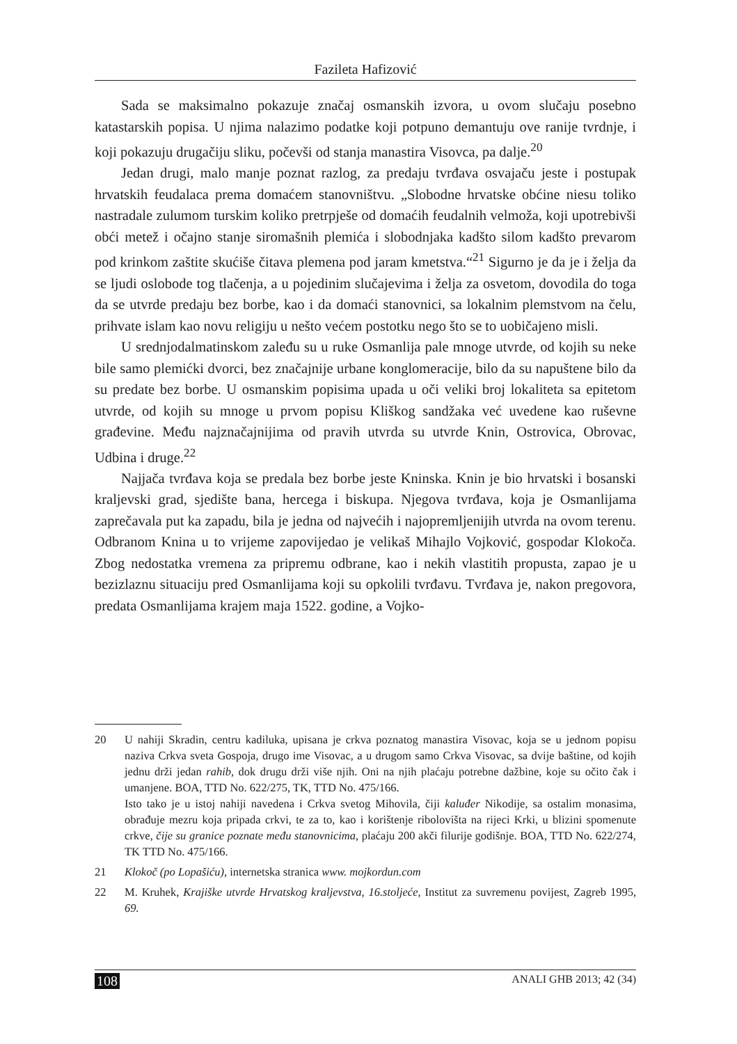Fazileta Hafizović
Sada se maksimalno pokazuje značaj osmanskih izvora, u ovom slučaju posebno katastarskih popisa. U njima nalazimo podatke koji potpuno demantuju ove ranije tvrdnje, i koji pokazuju drugačiju sliku, počevši od stanja manastira Visovca, pa dalje.<sup>20</sup>
Jedan drugi, malo manje poznat razlog, za predaju tvrđava osvajaču jeste i postupak hrvatskih feudalaca prema domaćem stanovništvu. „Slobodne hrvatske obćine niesu toliko nastradale zulumom turskim koliko pretrpješe od domaćih feudalnih velmoža, koji upotrebivši obći metež i očajno stanje siromašnih plemića i slobodnjaka kadšto silom kadšto prevarom pod krinkom zaštite skućiše čitava plemena pod jaram kmetstva.“<sup>21</sup> Sigurno je da je i želja da se ljudi oslobode tog tlačenja, a u pojedinim slučajevima i želja za osvetom, dovodila do toga da se utvrde predaju bez borbe, kao i da domaći stanovnici, sa lokalnim plemstvom na čelu, prihvate islam kao novu religiju u nešto većem postotku nego što se to uobičajeno misli.
U srednjodalmatinskom zaleđu su u ruke Osmanlija pale mnoge utvrde, od kojih su neke bile samo plemićki dvorci, bez značajnije urbane konglomeracije, bilo da su napuštene bilo da su predate bez borbe. U osmanskim popisima upada u oči veliki broj lokaliteta sa epitetom utvrde, od kojih su mnoge u prvom popisu Kliškog sandžaka već uvedene kao ruševne građevine. Među najznačajnijima od pravih utvrda su utvrde Knin, Ostrovica, Obrovac, Udbina i druge.<sup>22</sup>
Najjača tvrđava koja se predala bez borbe jeste Kninska. Knin je bio hrvatski i bosanski kraljevski grad, sjedište bana, hercega i biskupa. Njegova tvrđava, koja je Osmanlijama zaprečavala put ka zapadu, bila je jedna od najvećih i najopremljenijih utvrda na ovom terenu. Odbranom Knina u to vrijeme zapovijedao je velikaš Mihajlo Vojković, gospodar Klokoča. Zbog nedostatka vremena za pripremu odbrane, kao i nekih vlastitih propusta, zapao je u bezizlaznu situaciju pred Osmanlijama koji su opkolili tvrđavu. Tvrđava je, nakon pregovora, predata Osmanlijama krajem maja 1522. godine, a Vojko-
20 U nahiji Skradin, centru kadiluka, upisana je crkva poznatog manastira Visovac, koja se u jednom popisu naziva Crkva sveta Gospoja, drugo ime Visovac, a u drugom samo Crkva Visovac, sa dvije baštine, od kojih jednu drži jedan rahib, dok drugu drži više njih. Oni na njih plaćaju potrebne dažbine, koje su očito čak i umanjene. BOA, TTD No. 622/275, TK, TTD No. 475/166.
Isto tako je u istoj nahiji navedena i Crkva svetog Mihovila, čiji kaluđer Nikodije, sa ostalim monasima, obrađuje mezru koja pripada crkvi, te za to, kao i korištenje ribolovišta na rijeci Krki, u blizini spomenute crkve, čije su granice poznate među stanovnicima, plaćaju 200 akči filurije godišnje. BOA, TTD No. 622/274, TK TTD No. 475/166.
21 Klokoč (po Lopašiću), internetska stranica www. mojkordun.com
22 M. Kruhek, Krajiške utvrde Hrvatskog kraljevstva, 16.stoljeće, Institut za suvremenu povijest, Zagreb 1995, 69.
108 ANALI GHB 2013; 42 (34)